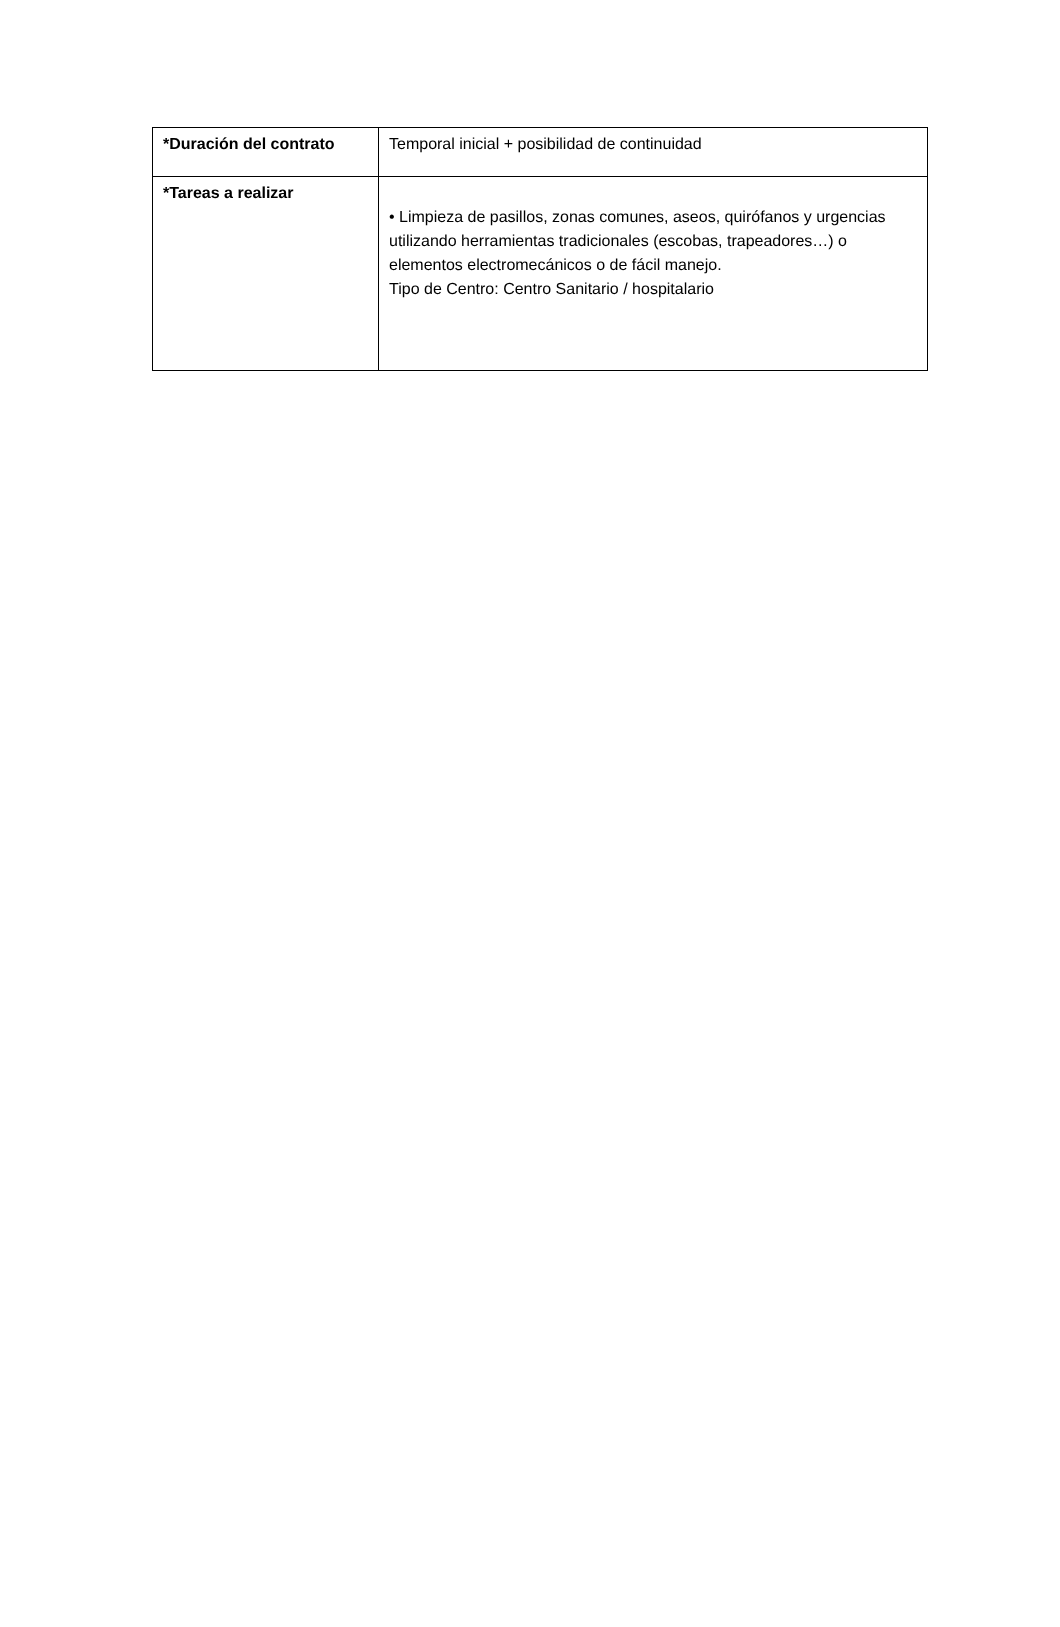| *Duración del contrato | Temporal inicial + posibilidad de continuidad |
| *Tareas a realizar | • Limpieza de pasillos, zonas comunes, aseos, quirófanos y urgencias utilizando herramientas tradicionales (escobas, trapeadores…) o elementos electromecánicos o de fácil manejo. Tipo de Centro: Centro Sanitario / hospitalario |